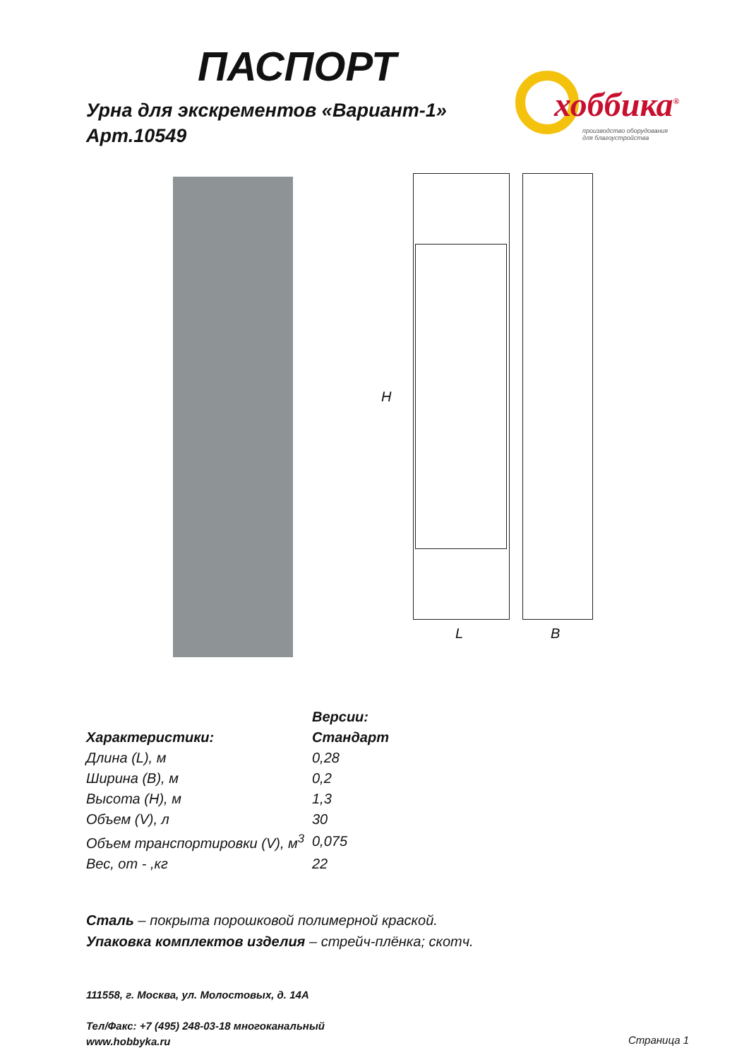ПАСПОРТ
Урна для экскрементов «Вариант-1»
Арт.10549
хоббика<sup>®</sup>
производство оборудования
для благоустройства
H
L B
| | Версии: |
| --- | --- |
| Характеристики: | Стандарт |
| Длина (L), м | 0,28 |
| Ширина (B), м | 0,2 |
| Высота (H), м | 1,3 |
| Объем (V), л | 30 |
| Объем транспортировки (V), м<sup>3</sup> | 0,075 |
| Вес, от - ,кг | 22 |
Сталь – покрыта порошковой полимерной краской.
Упаковка комплектов изделия – стрейч-плёнка; скотч.
111558, г. Москва, ул. Молостовых, д. 14А
Тел/Факс: +7 (495) 248-03-18 многоканальный
www.hobbyka.ru
Страница 1